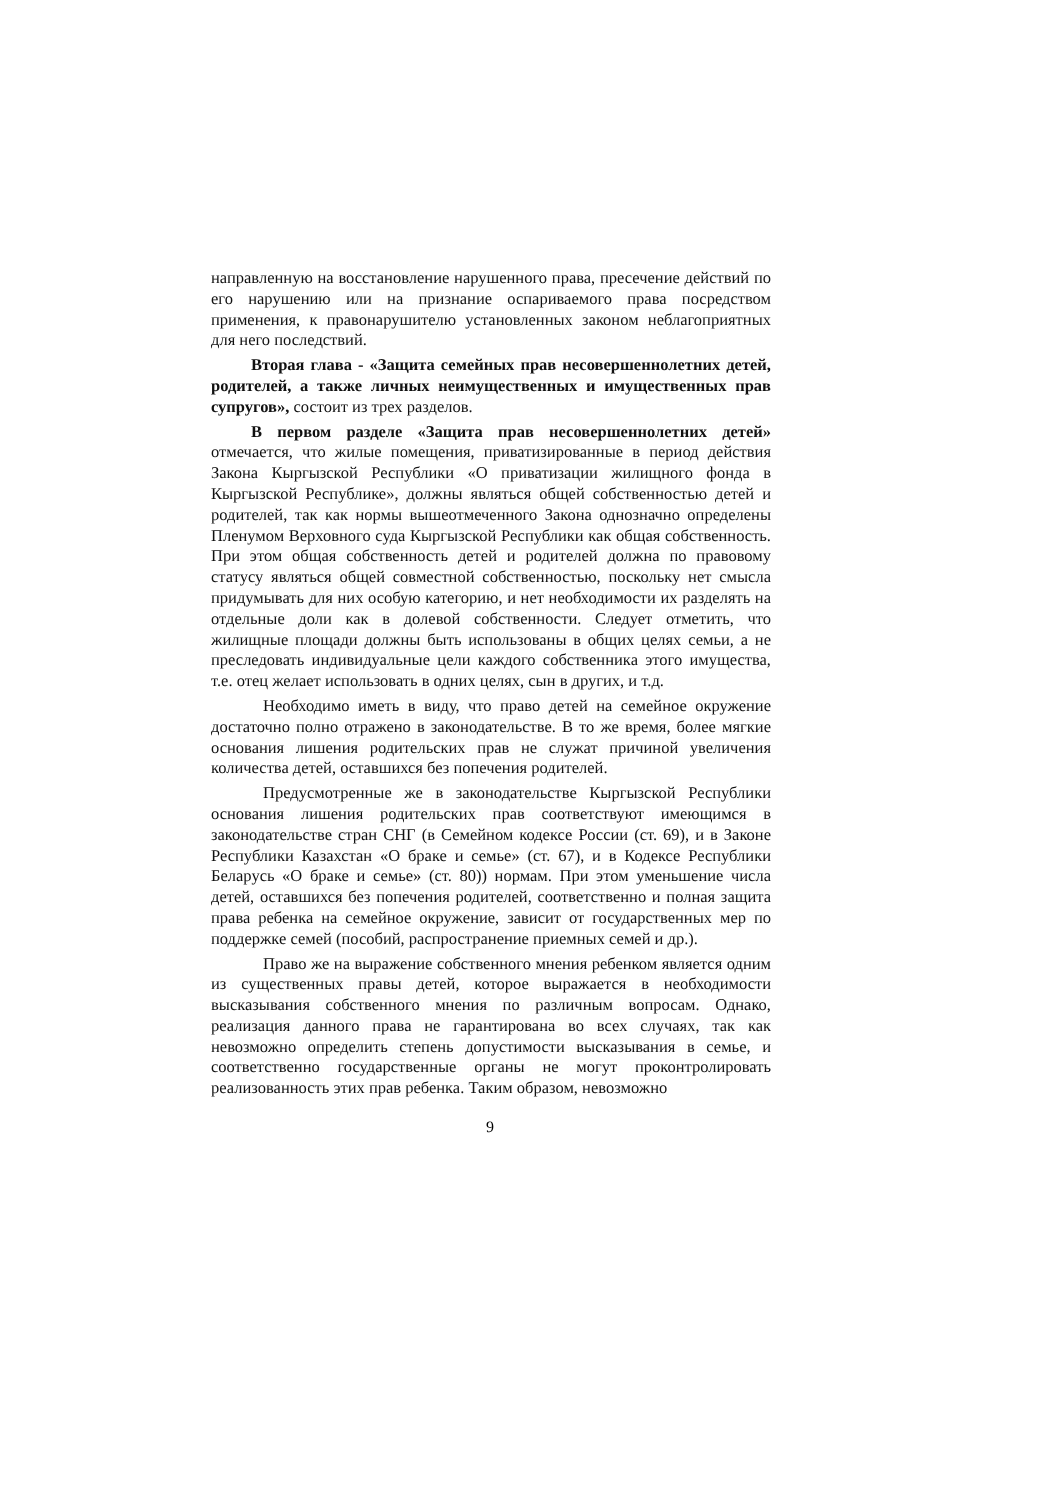направленную на восстановление нарушенного права, пресечение действий по его нарушению или на признание оспариваемого права посредством применения, к правонарушителю установленных законом неблагоприятных для него последствий.
Вторая глава - «Защита семейных прав несовершеннолетних детей, родителей, а также личных неимущественных и имущественных прав супругов», состоит из трех разделов.
В первом разделе «Защита прав несовершеннолетних детей» отмечается, что жилые помещения, приватизированные в период действия Закона Кыргызской Республики «О приватизации жилищного фонда в Кыргызской Республике», должны являться общей собственностью детей и родителей, так как нормы вышеотмеченного Закона однозначно определены Пленумом Верховного суда Кыргызской Республики как общая собственность. При этом общая собственность детей и родителей должна по правовому статусу являться общей совместной собственностью, поскольку нет смысла придумывать для них особую категорию, и нет необходимости их разделять на отдельные доли как в долевой собственности. Следует отметить, что жилищные площади должны быть использованы в общих целях семьи, а не преследовать индивидуальные цели каждого собственника этого имущества, т.е. отец желает использовать в одних целях, сын в других, и т.д.
Необходимо иметь в виду, что право детей на семейное окружение достаточно полно отражено в законодательстве. В то же время, более мягкие основания лишения родительских прав не служат причиной увеличения количества детей, оставшихся без попечения родителей.
Предусмотренные же в законодательстве Кыргызской Республики основания лишения родительских прав соответствуют имеющимся в законодательстве стран СНГ (в Семейном кодексе России (ст. 69), и в Законе Республики Казахстан «О браке и семье» (ст. 67), и в Кодексе Республики Беларусь «О браке и семье» (ст. 80)) нормам. При этом уменьшение числа детей, оставшихся без попечения родителей, соответственно и полная защита права ребенка на семейное окружение, зависит от государственных мер по поддержке семей (пособий, распространение приемных семей и др.).
Право же на выражение собственного мнения ребенком является одним из существенных правы детей, которое выражается в необходимости высказывания собственного мнения по различным вопросам. Однако, реализация данного права не гарантирована во всех случаях, так как невозможно определить степень допустимости высказывания в семье, и соответственно государственные органы не могут проконтролировать реализованность этих прав ребенка. Таким образом, невозможно
9